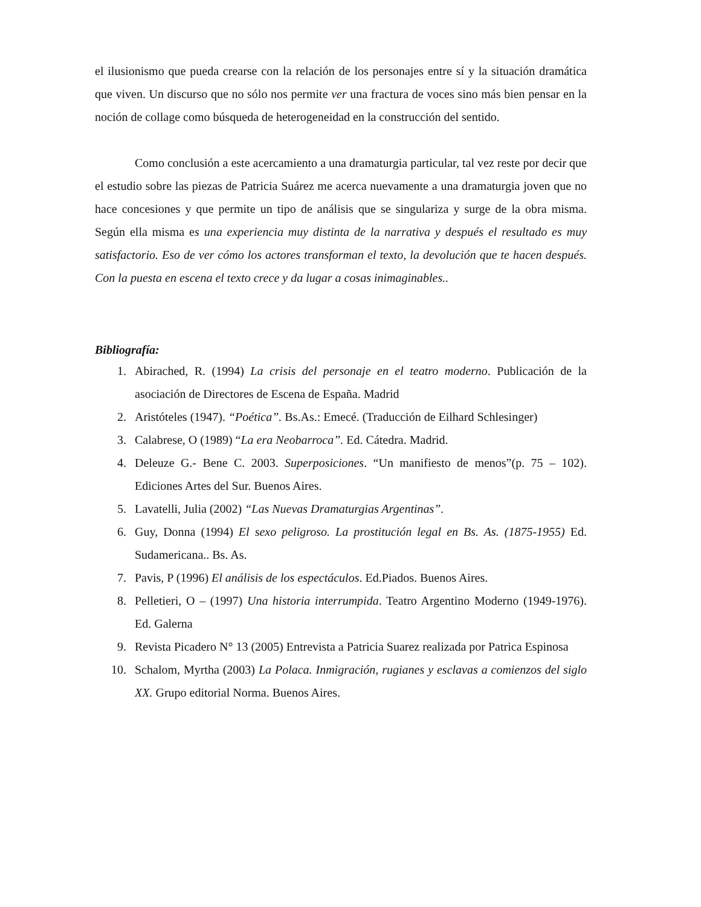el ilusionismo que pueda crearse con la relación de los personajes entre sí y la situación dramática que viven. Un discurso que no sólo nos permite ver una fractura de voces sino más bien pensar en la noción de collage como búsqueda de heterogeneidad en la construcción del sentido.
Como conclusión a este acercamiento a una dramaturgia particular, tal vez reste por decir que el estudio sobre las piezas de Patricia Suárez me acerca nuevamente a una dramaturgia joven que no hace concesiones y que permite un tipo de análisis que se singulariza y surge de la obra misma. Según ella misma es una experiencia muy distinta de la narrativa y después el resultado es muy satisfactorio. Eso de ver cómo los actores transforman el texto, la devolución que te hacen después. Con la puesta en escena el texto crece y da lugar a cosas inimaginables..
Bibliografía:
1. Abirached, R. (1994) La crisis del personaje en el teatro moderno. Publicación de la asociación de Directores de Escena de España. Madrid
2. Aristóteles (1947). “Poética”. Bs.As.: Emecé. (Traducción de Eilhard Schlesinger)
3. Calabrese, O (1989) “La era Neobarroca”. Ed. Cátedra. Madrid.
4. Deleuze G.- Bene C. 2003. Superposiciones. “Un manifiesto de menos”(p. 75 – 102). Ediciones Artes del Sur. Buenos Aires.
5. Lavatelli, Julia (2002) “Las Nuevas Dramaturgias Argentinas”.
6. Guy, Donna (1994) El sexo peligroso. La prostitución legal en Bs. As. (1875-1955) Ed. Sudamericana.. Bs. As.
7. Pavis, P (1996) El análisis de los espectáculos. Ed.Piados. Buenos Aires.
8. Pelletieri, O – (1997) Una historia interrumpida. Teatro Argentino Moderno (1949-1976). Ed. Galerna
9. Revista Picadero N° 13 (2005) Entrevista a Patricia Suarez realizada por Patrica Espinosa
10. Schalom, Myrtha (2003) La Polaca. Inmigración, rugianes y esclavas a comienzos del siglo XX. Grupo editorial Norma. Buenos Aires.